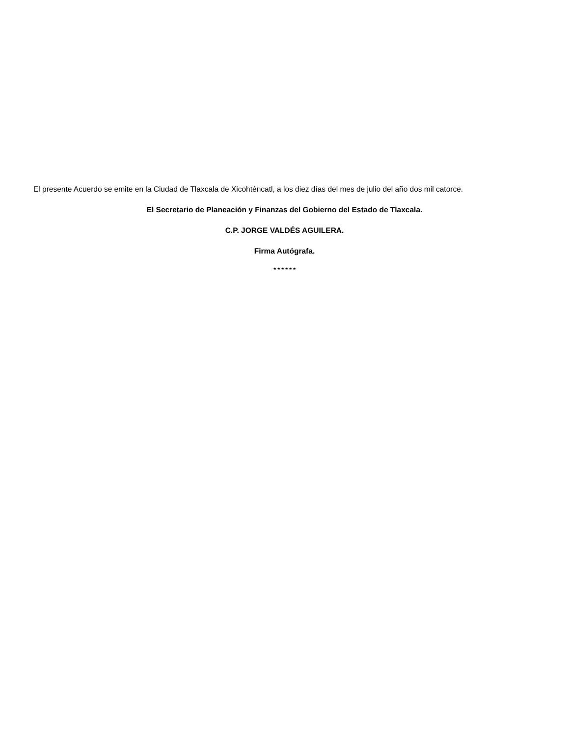El presente Acuerdo se emite en la Ciudad de Tlaxcala de Xicohténcatl, a los diez días del mes de julio del año dos mil catorce.
El Secretario de Planeación y Finanzas del Gobierno del Estado de Tlaxcala.
C.P. JORGE VALDÉS AGUILERA.
Firma Autógrafa.
* * * * * *